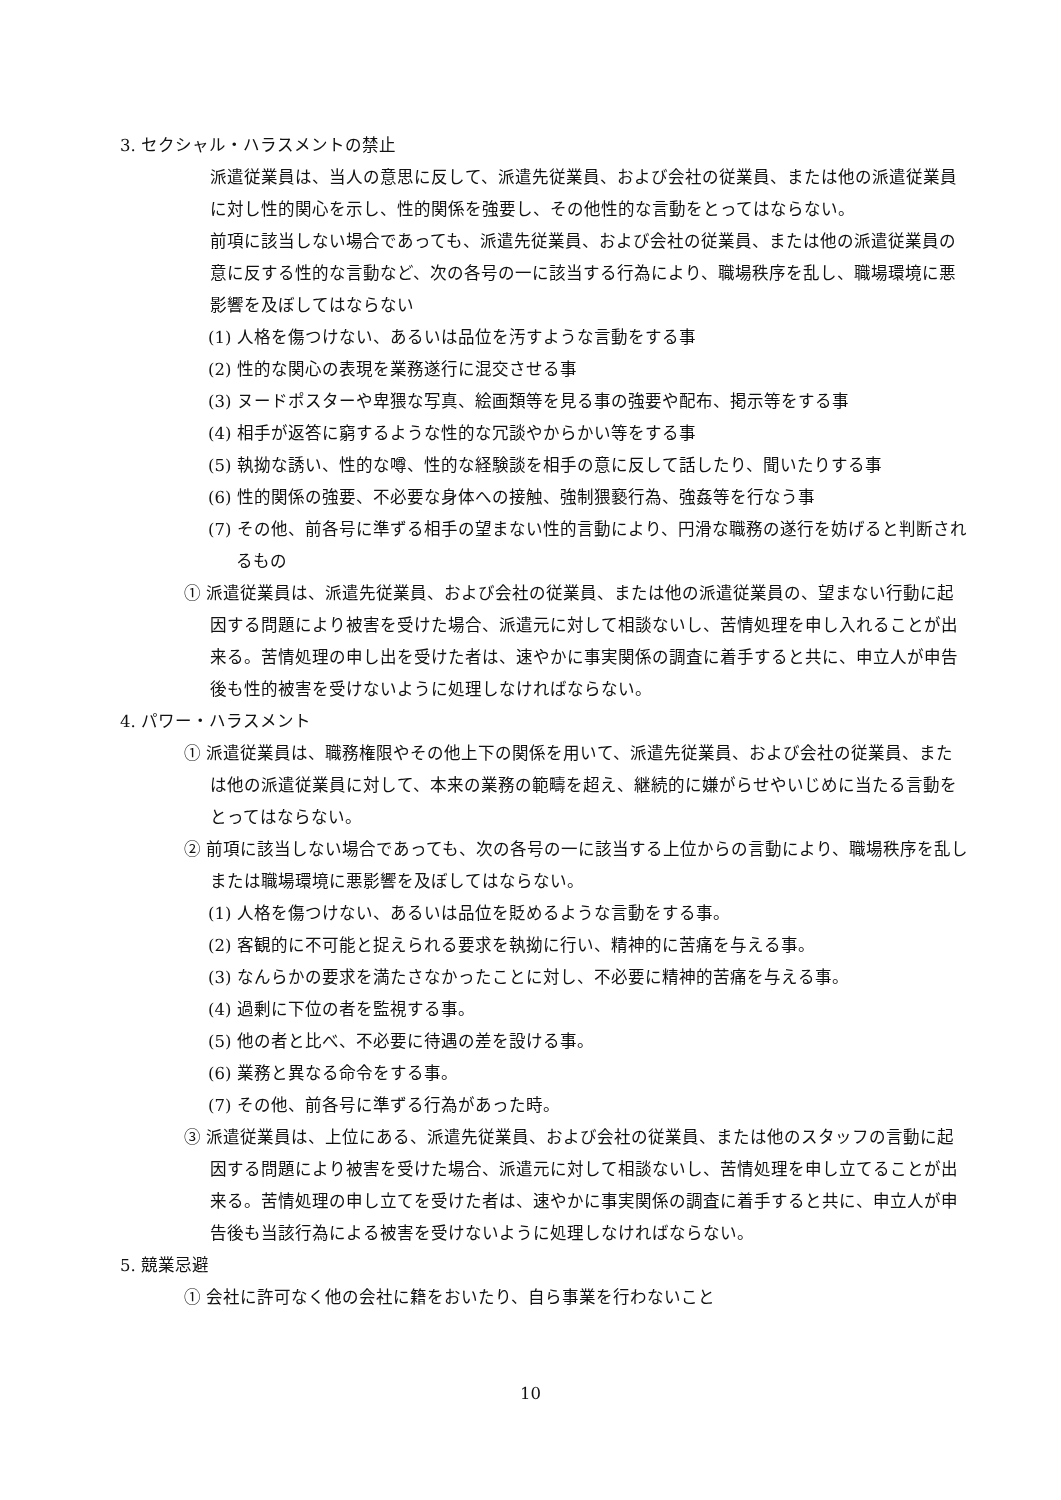3. セクシャル・ハラスメントの禁止
派遣従業員は、当人の意思に反して、派遣先従業員、および会社の従業員、または他の派遣従業員に対し性的関心を示し、性的関係を強要し、その他性的な言動をとってはならない。
前項に該当しない場合であっても、派遣先従業員、および会社の従業員、または他の派遣従業員の意に反する性的な言動など、次の各号の一に該当する行為により、職場秩序を乱し、職場環境に悪影響を及ぼしてはならない
(1) 人格を傷つけない、あるいは品位を汚すような言動をする事
(2) 性的な関心の表現を業務遂行に混交させる事
(3) ヌードポスターや卑猥な写真、絵画類等を見る事の強要や配布、掲示等をする事
(4) 相手が返答に窮するような性的な冗談やからかい等をする事
(5) 執拗な誘い、性的な噂、性的な経験談を相手の意に反して話したり、聞いたりする事
(6) 性的関係の強要、不必要な身体への接触、強制猥褻行為、強姦等を行なう事
(7) その他、前各号に準ずる相手の望まない性的言動により、円滑な職務の遂行を妨げると判断されるもの
① 派遣従業員は、派遣先従業員、および会社の従業員、または他の派遣従業員の、望まない行動に起因する問題により被害を受けた場合、派遣元に対して相談ないし、苦情処理を申し入れることが出来る。苦情処理の申し出を受けた者は、速やかに事実関係の調査に着手すると共に、申立人が申告後も性的被害を受けないように処理しなければならない。
4. パワー・ハラスメント
① 派遣従業員は、職務権限やその他上下の関係を用いて、派遣先従業員、および会社の従業員、または他の派遣従業員に対して、本来の業務の範疇を超え、継続的に嫌がらせやいじめに当たる言動をとってはならない。
② 前項に該当しない場合であっても、次の各号の一に該当する上位からの言動により、職場秩序を乱しまたは職場環境に悪影響を及ぼしてはならない。
(1) 人格を傷つけない、あるいは品位を貶めるような言動をする事。
(2) 客観的に不可能と捉えられる要求を執拗に行い、精神的に苦痛を与える事。
(3) なんらかの要求を満たさなかったことに対し、不必要に精神的苦痛を与える事。
(4) 過剰に下位の者を監視する事。
(5) 他の者と比べ、不必要に待遇の差を設ける事。
(6) 業務と異なる命令をする事。
(7) その他、前各号に準ずる行為があった時。
③ 派遣従業員は、上位にある、派遣先従業員、および会社の従業員、または他のスタッフの言動に起因する問題により被害を受けた場合、派遣元に対して相談ないし、苦情処理を申し立てることが出来る。苦情処理の申し立てを受けた者は、速やかに事実関係の調査に着手すると共に、申立人が申告後も当該行為による被害を受けないように処理しなければならない。
5. 競業忌避
① 会社に許可なく他の会社に籍をおいたり、自ら事業を行わないこと
10